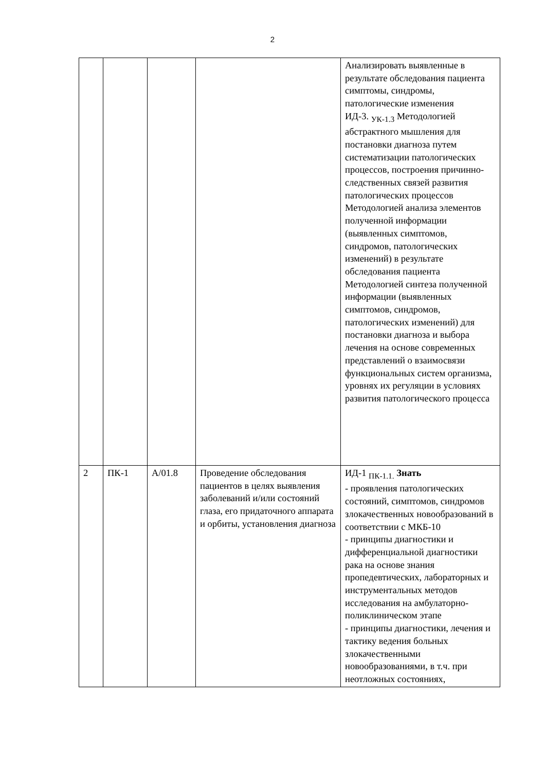2
| | | | | Анализировать выявленные в результате обследования пациента симптомы, синдромы, патологические изменения ИД-3. <sub>УК-1.3</sub> Методологией абстрактного мышления для постановки диагноза путем систематизации патологических процессов, построения причинно-следственных связей развития патологических процессов Методологией анализа элементов полученной информации (выявленных симптомов, синдромов, патологических изменений) в результате обследования пациента Методологией синтеза полученной информации (выявленных симптомов, синдромов, патологических изменений) для постановки диагноза и выбора лечения на основе современных представлений о взаимосвязи функциональных систем организма, уровнях их регуляции в условиях развития патологического процесса |
| 2 | ПК-1 | А/01.8 | Проведение обследования пациентов в целях выявления заболеваний и/или состояний глаза, его придаточного аппарата и орбиты, установления диагноза | ИД-1 <sub>ПК-1.1.</sub> Знать - проявления патологических состояний, симптомов, синдромов злокачественных новообразований в соответствии с МКБ-10 - принципы диагностики и дифференциальной диагностики рака на основе знания пропедевтических, лабораторных и инструментальных методов исследования на амбулаторно-поликлиническом этапе - принципы диагностики, лечения и тактику ведения больных злокачественными новообразованиями, в т.ч. при неотложных состояниях, |